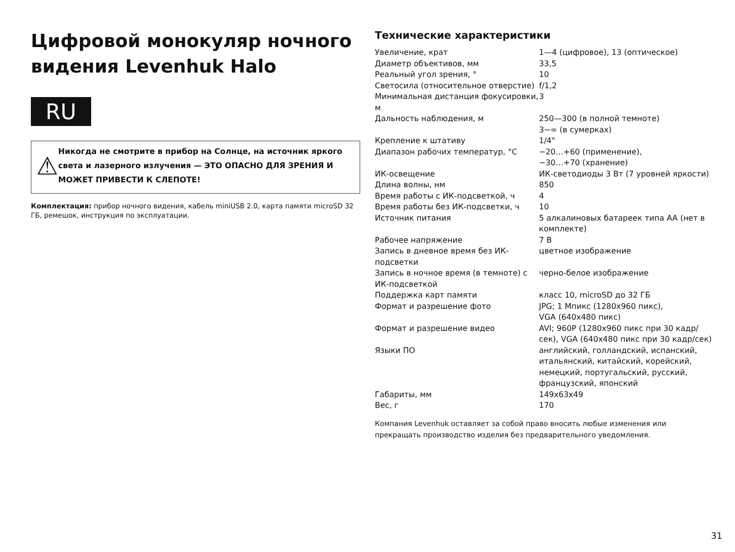Цифровой монокуляр ночного видения Levenhuk Halo
RU
⚠
Никогда не смотрите в прибор на Солнце, на источник яркого света и лазерного излучения — ЭТО ОПАСНО ДЛЯ ЗРЕНИЯ И МОЖЕТ ПРИВЕСТИ К СЛЕПОТЕ!
Комплектация: прибор ночного видения, кабель miniUSB 2.0, карта памяти microSD 32 ГБ, ремешок, инструкция по эксплуатации.
Технические характеристики
| Увеличение, крат | 1—4 (цифровое), 13 (оптическое) |
| Диаметр объективов, мм | 33,5 |
| Реальный угол зрения, ° | 10 |
| Светосила (относительное отверстие) | f/1,2 |
| Минимальная дистанция фокусировки, м | 3 |
| Дальность наблюдения, м | 250—300 (в полной темноте) 3~∞ (в сумерках) |
| Крепление к штативу | 1/4" |
| Диапазон рабочих температур, °C | −20…+60 (применение), −30…+70 (хранение) |
| ИК-освещение | ИК-светодиоды 3 Вт (7 уровней яркости) |
| Длина волны, нм | 850 |
| Время работы с ИК-подсветкой, ч | 4 |
| Время работы без ИК-подсветки, ч | 10 |
| Источник питания | 5 алкалиновых батареек типа AA (нет в комплекте) |
| Рабочее напряжение | 7 В |
| Запись в дневное время без ИК-подсветки | цветное изображение |
| Запись в ночное время (в темноте) с ИК-подсветкой | черно-белое изображение |
| Поддержка карт памяти | класс 10, microSD до 32 ГБ |
| Формат и разрешение фото | JPG; 1 Мпикс (1280x960 пикс), VGA (640x480 пикс) |
| Формат и разрешение видео | AVI; 960P (1280x960 пикс при 30 кадр/сек), VGA (640x480 пикс при 30 кадр/сек) |
| Языки ПО | английский, голландский, испанский, итальянский, китайский, корейский, немецкий, португальский, русский, французский, японский |
| Габариты, мм | 149x63x49 |
| Вес, г | 170 |
Компания Levenhuk оставляет за собой право вносить любые изменения или прекращать производство изделия без предварительного уведомления.
31